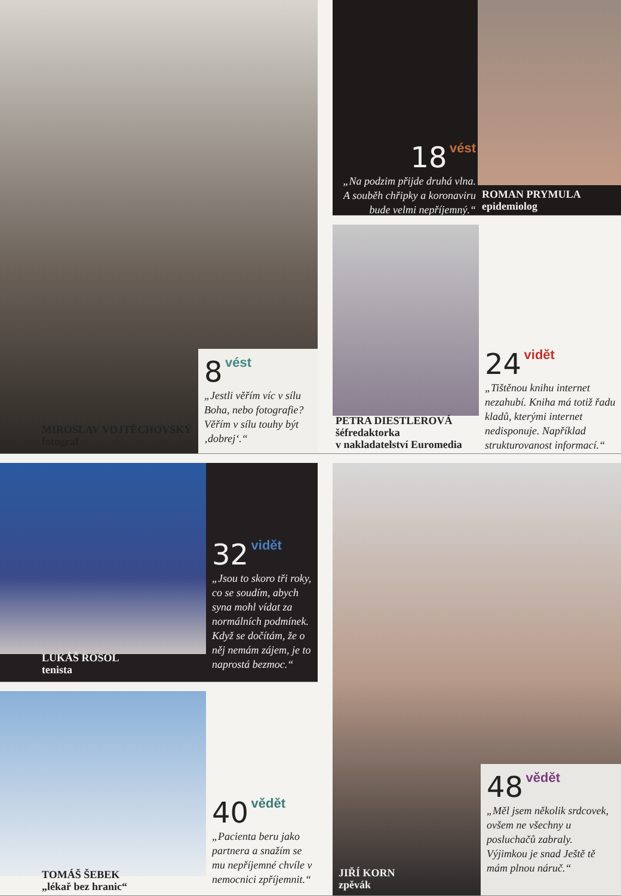MIROSLAV VOJTĚCHOVSKÝ
fotograf
8 vést
„Jestli věřím víc v sílu Boha, nebo fotografie? Věřím v sílu touhy být ‚dobrej‘.“
18 vést
„Na podzim přijde druhá vlna. A souběh chřipky a koronaviru bude velmi nepříjemný.“
ROMAN PRYMULA
epidemiolog
PETRA DIESTLEROVÁ
šéfredaktorka
v nakladatelství Euromedia
24 vidět
„Tištěnou knihu internet nezahubí. Kniha má totiž řadu kladů, kterými internet nedisponuje. Například strukturovanost informací.“
LUKÁŠ ROSOL
tenista
32 vidět
„Jsou to skoro tři roky, co se soudím, abych syna mohl vídat za normálních podmínek. Když se dočítám, že o něj nemám zájem, je to naprostá bezmoc.“
JIŘÍ KORN
zpěvák
48 vědět
„Měl jsem několik srdcovek, ovšem ne všechny u posluchačů zabraly. Výjimkou je snad Ještě tě mám plnou náruč.“
TOMÁŠ ŠEBEK
„lékař bez hranic“
40 vědět
„Pacienta beru jako partnera a snažím se mu nepříjemné chvíle v nemocnici zpříjemnit.“